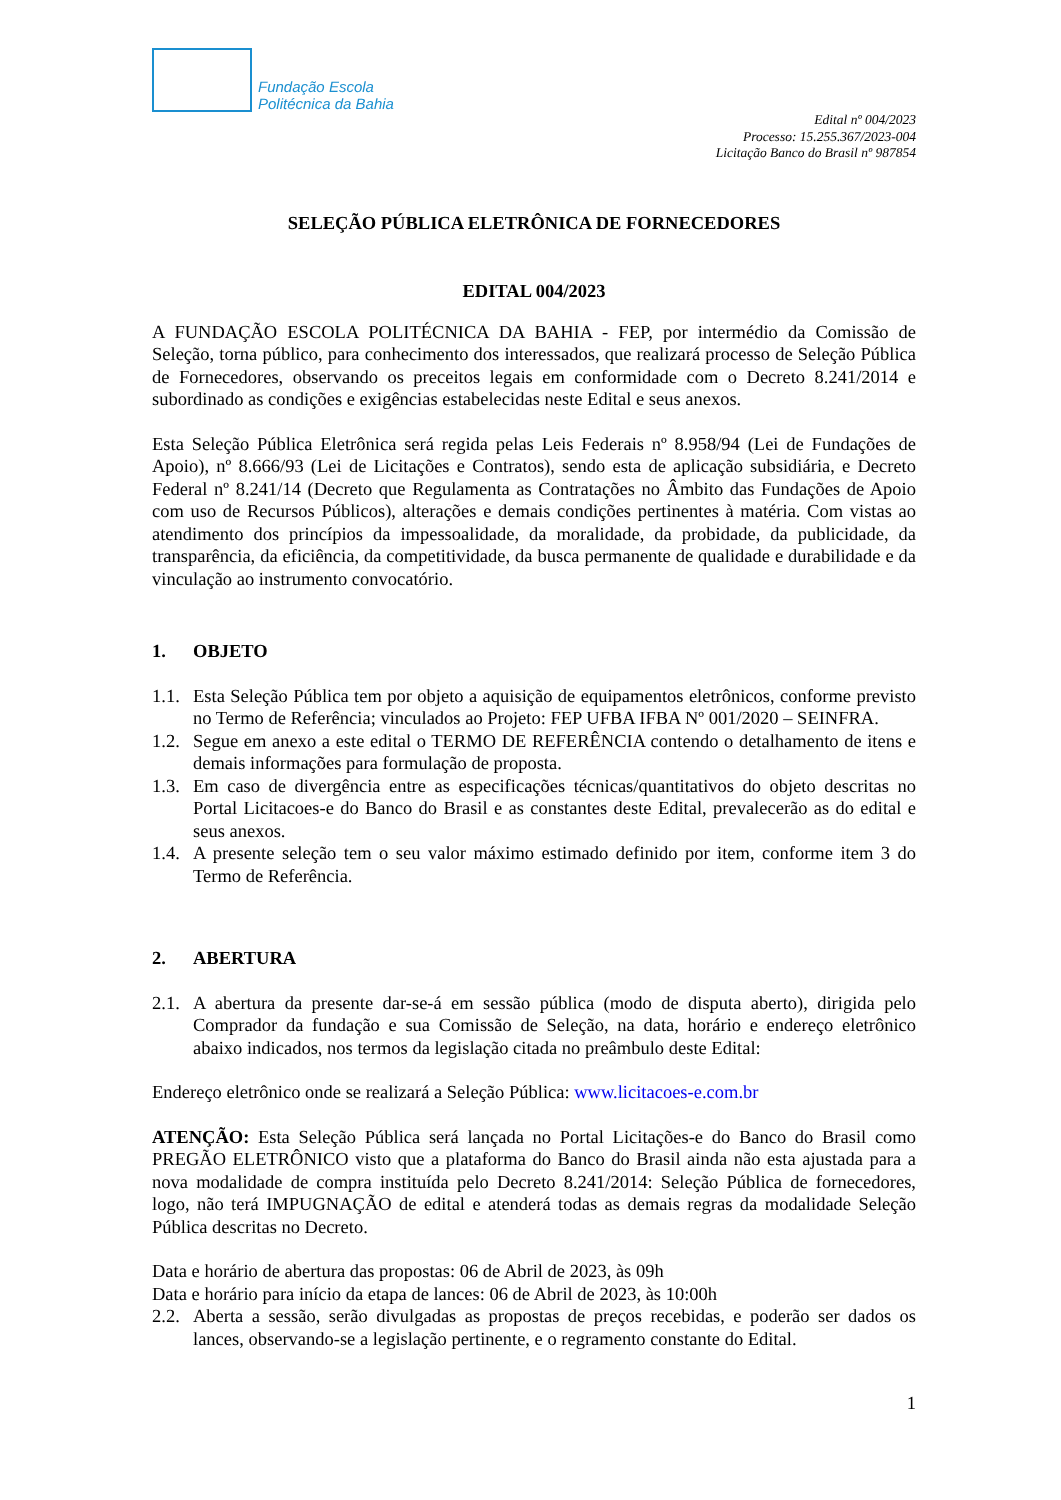Fundação Escola
Politécnica da Bahia
Edital nº 004/2023
Processo: 15.255.367/2023-004
Licitação Banco do Brasil nº 987854
SELEÇÃO PÚBLICA ELETRÔNICA DE FORNECEDORES
EDITAL 004/2023
A FUNDAÇÃO ESCOLA POLITÉCNICA DA BAHIA - FEP, por intermédio da Comissão de Seleção, torna público, para conhecimento dos interessados, que realizará processo de Seleção Pública de Fornecedores, observando os preceitos legais em conformidade com o Decreto 8.241/2014 e subordinado as condições e exigências estabelecidas neste Edital e seus anexos.
Esta Seleção Pública Eletrônica será regida pelas Leis Federais nº 8.958/94 (Lei de Fundações de Apoio), nº 8.666/93 (Lei de Licitações e Contratos), sendo esta de aplicação subsidiária, e Decreto Federal nº 8.241/14 (Decreto que Regulamenta as Contratações no Âmbito das Fundações de Apoio com uso de Recursos Públicos), alterações e demais condições pertinentes à matéria. Com vistas ao atendimento dos princípios da impessoalidade, da moralidade, da probidade, da publicidade, da transparência, da eficiência, da competitividade, da busca permanente de qualidade e durabilidade e da vinculação ao instrumento convocatório.
1. OBJETO
1.1.
Esta Seleção Pública tem por objeto a aquisição de equipamentos eletrônicos, conforme previsto no Termo de Referência; vinculados ao Projeto: FEP UFBA IFBA Nº 001/2020 – SEINFRA.
1.2.
Segue em anexo a este edital o TERMO DE REFERÊNCIA contendo o detalhamento de itens e demais informações para formulação de proposta.
1.3.
Em caso de divergência entre as especificações técnicas/quantitativos do objeto descritas no Portal Licitacoes-e do Banco do Brasil e as constantes deste Edital, prevalecerão as do edital e seus anexos.
1.4.
A presente seleção tem o seu valor máximo estimado definido por item, conforme item 3 do Termo de Referência.
2. ABERTURA
2.1.
A abertura da presente dar-se-á em sessão pública (modo de disputa aberto), dirigida pelo Comprador da fundação e sua Comissão de Seleção, na data, horário e endereço eletrônico abaixo indicados, nos termos da legislação citada no preâmbulo deste Edital:
Endereço eletrônico onde se realizará a Seleção Pública: www.licitacoes-e.com.br
ATENÇÃO: Esta Seleção Pública será lançada no Portal Licitações-e do Banco do Brasil como PREGÃO ELETRÔNICO visto que a plataforma do Banco do Brasil ainda não esta ajustada para a nova modalidade de compra instituída pelo Decreto 8.241/2014: Seleção Pública de fornecedores, logo, não terá IMPUGNAÇÃO de edital e atenderá todas as demais regras da modalidade Seleção Pública descritas no Decreto.
Data e horário de abertura das propostas: 06 de Abril de 2023, às 09h
Data e horário para início da etapa de lances: 06 de Abril de 2023, às 10:00h
2.2.
Aberta a sessão, serão divulgadas as propostas de preços recebidas, e poderão ser dados os lances, observando-se a legislação pertinente, e o regramento constante do Edital.
1